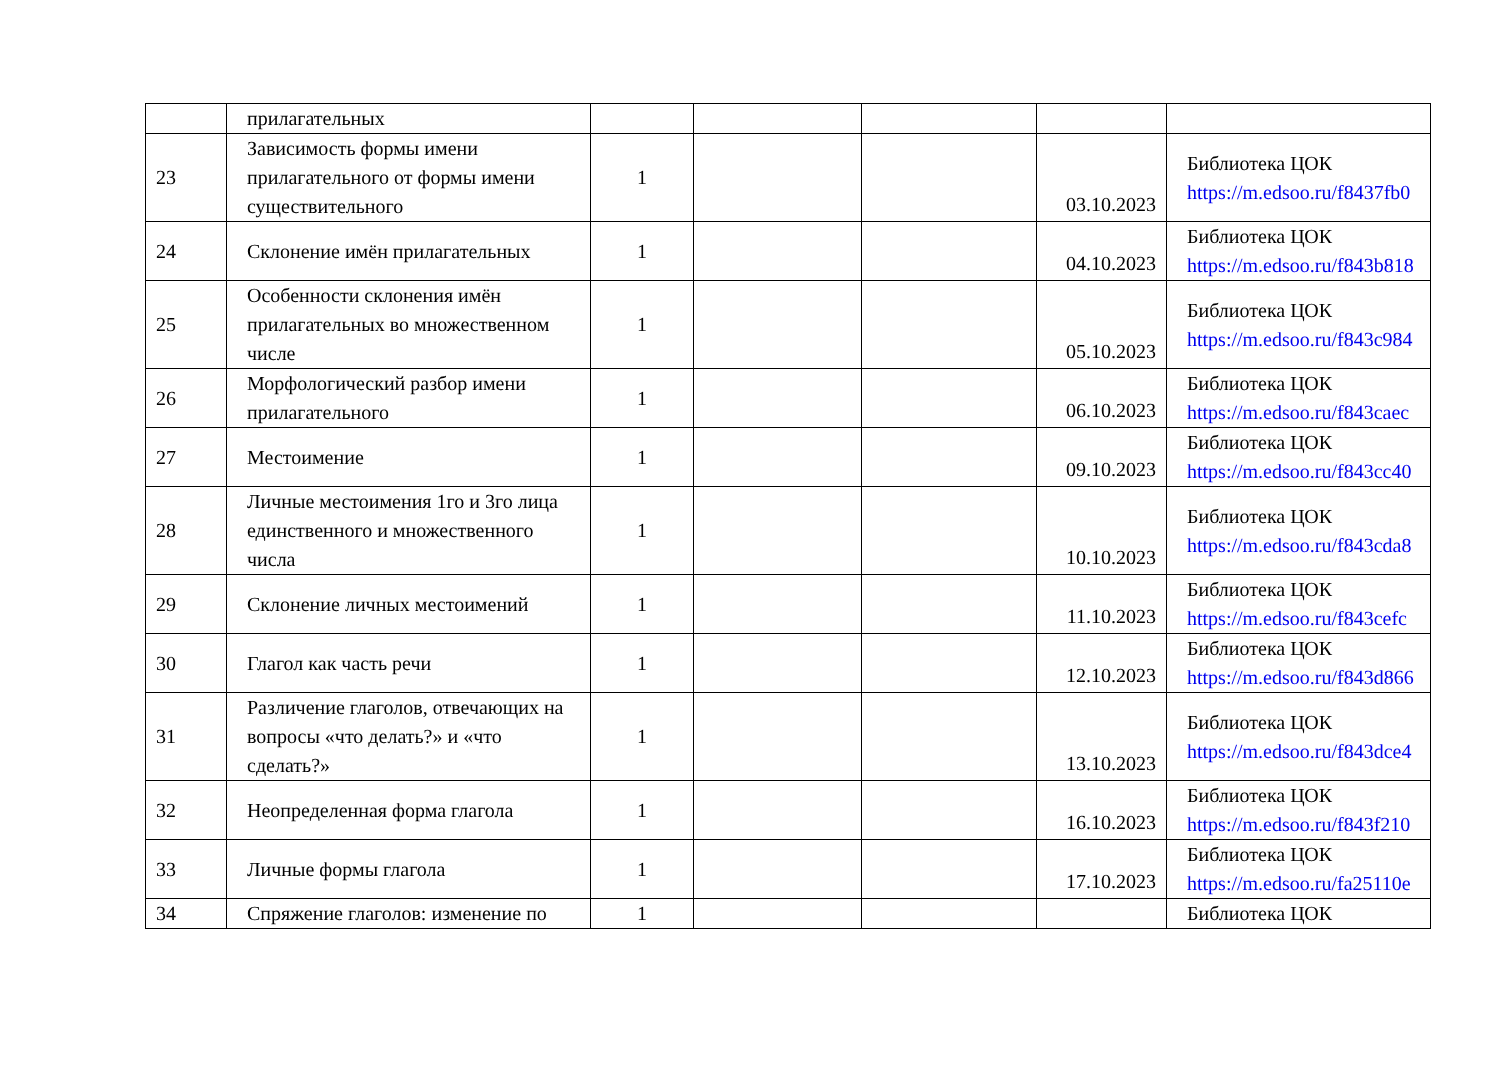| | прилагательных | | | | | |
| 23 | Зависимость формы имени прилагательного от формы имени существительного | 1 | | | 03.10.2023 | Библиотека ЦОК https://m.edsoo.ru/f8437fb0 |
| 24 | Склонение имён прилагательных | 1 | | | 04.10.2023 | Библиотека ЦОК https://m.edsoo.ru/f843b818 |
| 25 | Особенности склонения имён прилагательных во множественном числе | 1 | | | 05.10.2023 | Библиотека ЦОК https://m.edsoo.ru/f843c984 |
| 26 | Морфологический разбор имени прилагательного | 1 | | | 06.10.2023 | Библиотека ЦОК https://m.edsoo.ru/f843caec |
| 27 | Местоимение | 1 | | | 09.10.2023 | Библиотека ЦОК https://m.edsoo.ru/f843cc40 |
| 28 | Личные местоимения 1го и 3го лица единственного и множественного числа | 1 | | | 10.10.2023 | Библиотека ЦОК https://m.edsoo.ru/f843cda8 |
| 29 | Склонение личных местоимений | 1 | | | 11.10.2023 | Библиотека ЦОК https://m.edsoo.ru/f843cefc |
| 30 | Глагол как часть речи | 1 | | | 12.10.2023 | Библиотека ЦОК https://m.edsoo.ru/f843d866 |
| 31 | Различение глаголов, отвечающих на вопросы «что делать?» и «что сделать?» | 1 | | | 13.10.2023 | Библиотека ЦОК https://m.edsoo.ru/f843dce4 |
| 32 | Неопределенная форма глагола | 1 | | | 16.10.2023 | Библиотека ЦОК https://m.edsoo.ru/f843f210 |
| 33 | Личные формы глагола | 1 | | | 17.10.2023 | Библиотека ЦОК https://m.edsoo.ru/fa25110e |
| 34 | Спряжение глаголов: изменение по | 1 | | | | Библиотека ЦОК |